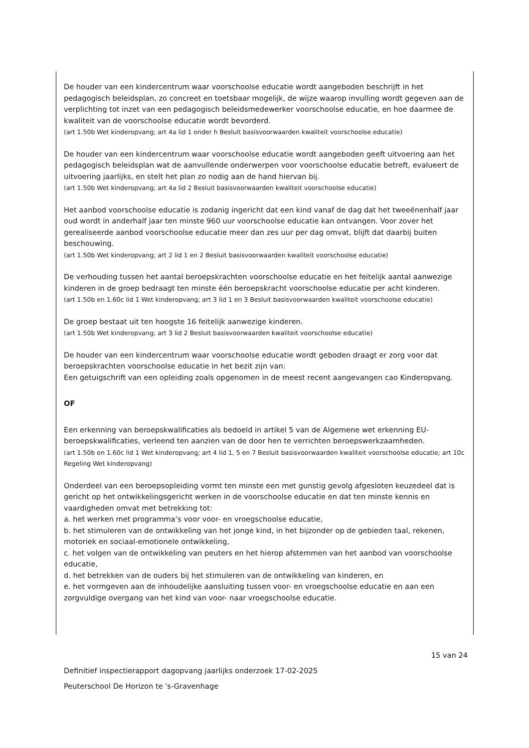De houder van een kindercentrum waar voorschoolse educatie wordt aangeboden beschrijft in het pedagogisch beleidsplan, zo concreet en toetsbaar mogelijk, de wijze waarop invulling wordt gegeven aan de verplichting tot inzet van een pedagogisch beleidsmedewerker voorschoolse educatie, en hoe daarmee de kwaliteit van de voorschoolse educatie wordt bevorderd.
(art 1.50b Wet kinderopvang; art 4a lid 1 onder h Besluit basisvoorwaarden kwaliteit voorschoolse educatie)
De houder van een kindercentrum waar voorschoolse educatie wordt aangeboden geeft uitvoering aan het pedagogisch beleidsplan wat de aanvullende onderwerpen voor voorschoolse educatie betreft, evalueert de uitvoering jaarlijks, en stelt het plan zo nodig aan de hand hiervan bij.
(art 1.50b Wet kinderopvang; art 4a lid 2 Besluit basisvoorwaarden kwaliteit voorschoolse educatie)
Het aanbod voorschoolse educatie is zodanig ingericht dat een kind vanaf de dag dat het tweeënenhalf jaar oud wordt in anderhalf jaar ten minste 960 uur voorschoolse educatie kan ontvangen. Voor zover het gerealiseerde aanbod voorschoolse educatie meer dan zes uur per dag omvat, blijft dat daarbij buiten beschouwing.
(art 1.50b Wet kinderopvang; art 2 lid 1 en 2 Besluit basisvoorwaarden kwaliteit voorschoolse educatie)
De verhouding tussen het aantal beroepskrachten voorschoolse educatie en het feitelijk aantal aanwezige kinderen in de groep bedraagt ten minste één beroepskracht voorschoolse educatie per acht kinderen.
(art 1.50b en 1.60c lid 1 Wet kinderopvang; art 3 lid 1 en 3 Besluit basisvoorwaarden kwaliteit voorschoolse educatie)
De groep bestaat uit ten hoogste 16 feitelijk aanwezige kinderen.
(art 1.50b Wet kinderopvang; art 3 lid 2 Besluit basisvoorwaarden kwaliteit voorschoolse educatie)
De houder van een kindercentrum waar voorschoolse educatie wordt geboden draagt er zorg voor dat beroepskrachten voorschoolse educatie in het bezit zijn van:
Een getuigschrift van een opleiding zoals opgenomen in de meest recent aangevangen cao Kinderopvang.
OF
Een erkenning van beroepskwalificaties als bedoeld in artikel 5 van de Algemene wet erkenning EU-beroepskwalificaties, verleend ten aanzien van de door hen te verrichten beroepswerkzaamheden.
(art 1.50b en 1.60c lid 1 Wet kinderopvang; art 4 lid 1, 5 en 7 Besluit basisvoorwaarden kwaliteit voorschoolse educatie; art 10c Regeling Wet kinderopvang)
Onderdeel van een beroepsopleiding vormt ten minste een met gunstig gevolg afgesloten keuzedeel dat is gericht op het ontwikkelingsgericht werken in de voorschoolse educatie en dat ten minste kennis en vaardigheden omvat met betrekking tot:
a. het werken met programma’s voor voor- en vroegschoolse educatie,
b. het stimuleren van de ontwikkeling van het jonge kind, in het bijzonder op de gebieden taal, rekenen, motoriek en sociaal-emotionele ontwikkeling,
c. het volgen van de ontwikkeling van peuters en het hierop afstemmen van het aanbod van voorschoolse educatie,
d. het betrekken van de ouders bij het stimuleren van de ontwikkeling van kinderen, en
e. het vormgeven aan de inhoudelijke aansluiting tussen voor- en vroegschoolse educatie en aan een zorgvuldige overgang van het kind van voor- naar vroegschoolse educatie.
15 van 24
Definitief inspectierapport dagopvang jaarlijks onderzoek 17-02-2025
Peuterschool De Horizon te 's-Gravenhage